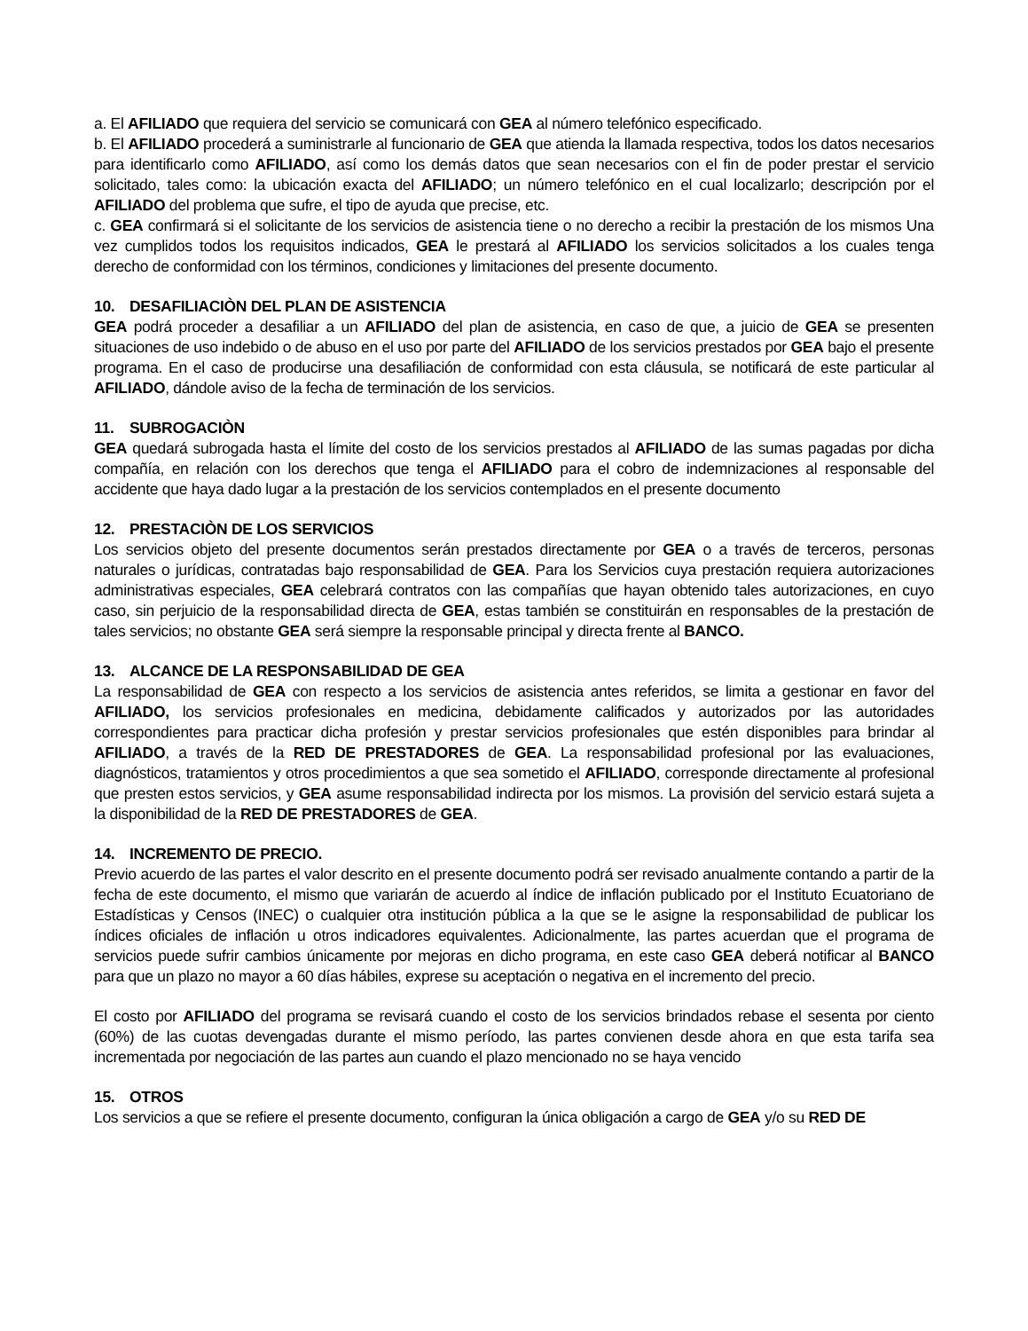a. El AFILIADO que requiera del servicio se comunicará con GEA al número telefónico especificado.
b. El AFILIADO procederá a suministrarle al funcionario de GEA que atienda la llamada respectiva, todos los datos necesarios para identificarlo como AFILIADO, así como los demás datos que sean necesarios con el fin de poder prestar el servicio solicitado, tales como: la ubicación exacta del AFILIADO; un número telefónico en el cual localizarlo; descripción por el AFILIADO del problema que sufre, el tipo de ayuda que precise, etc.
c. GEA confirmará si el solicitante de los servicios de asistencia tiene o no derecho a recibir la prestación de los mismos Una vez cumplidos todos los requisitos indicados, GEA le prestará al AFILIADO los servicios solicitados a los cuales tenga derecho de conformidad con los términos, condiciones y limitaciones del presente documento.
10. DESAFILIACIÒN DEL PLAN DE ASISTENCIA
GEA podrá proceder a desafiliar a un AFILIADO del plan de asistencia, en caso de que, a juicio de GEA se presenten situaciones de uso indebido o de abuso en el uso por parte del AFILIADO de los servicios prestados por GEA bajo el presente programa. En el caso de producirse una desafiliación de conformidad con esta cláusula, se notificará de este particular al AFILIADO, dándole aviso de la fecha de terminación de los servicios.
11. SUBROGACIÒN
GEA quedará subrogada hasta el límite del costo de los servicios prestados al AFILIADO de las sumas pagadas por dicha compañía, en relación con los derechos que tenga el AFILIADO para el cobro de indemnizaciones al responsable del accidente que haya dado lugar a la prestación de los servicios contemplados en el presente documento
12. PRESTACIÒN DE LOS SERVICIOS
Los servicios objeto del presente documentos serán prestados directamente por GEA o a través de terceros, personas naturales o jurídicas, contratadas bajo responsabilidad de GEA. Para los Servicios cuya prestación requiera autorizaciones administrativas especiales, GEA celebrará contratos con las compañías que hayan obtenido tales autorizaciones, en cuyo caso, sin perjuicio de la responsabilidad directa de GEA, estas también se constituirán en responsables de la prestación de tales servicios; no obstante GEA será siempre la responsable principal y directa frente al BANCO.
13. ALCANCE DE LA RESPONSABILIDAD DE GEA
La responsabilidad de GEA con respecto a los servicios de asistencia antes referidos, se limita a gestionar en favor del AFILIADO, los servicios profesionales en medicina, debidamente calificados y autorizados por las autoridades correspondientes para practicar dicha profesión y prestar servicios profesionales que estén disponibles para brindar al AFILIADO, a través de la RED DE PRESTADORES de GEA. La responsabilidad profesional por las evaluaciones, diagnósticos, tratamientos y otros procedimientos a que sea sometido el AFILIADO, corresponde directamente al profesional que presten estos servicios, y GEA asume responsabilidad indirecta por los mismos. La provisión del servicio estará sujeta a la disponibilidad de la RED DE PRESTADORES de GEA.
14. INCREMENTO DE PRECIO.
Previo acuerdo de las partes el valor descrito en el presente documento podrá ser revisado anualmente contando a partir de la fecha de este documento, el mismo que variarán de acuerdo al índice de inflación publicado por el Instituto Ecuatoriano de Estadísticas y Censos (INEC) o cualquier otra institución pública a la que se le asigne la responsabilidad de publicar los índices oficiales de inflación u otros indicadores equivalentes. Adicionalmente, las partes acuerdan que el programa de servicios puede sufrir cambios únicamente por mejoras en dicho programa, en este caso GEA deberá notificar al BANCO para que un plazo no mayor a 60 días hábiles, exprese su aceptación o negativa en el incremento del precio.
El costo por AFILIADO del programa se revisará cuando el costo de los servicios brindados rebase el sesenta por ciento (60%) de las cuotas devengadas durante el mismo período, las partes convienen desde ahora en que esta tarifa sea incrementada por negociación de las partes aun cuando el plazo mencionado no se haya vencido
15. OTROS
Los servicios a que se refiere el presente documento, configuran la única obligación a cargo de GEA y/o su RED DE